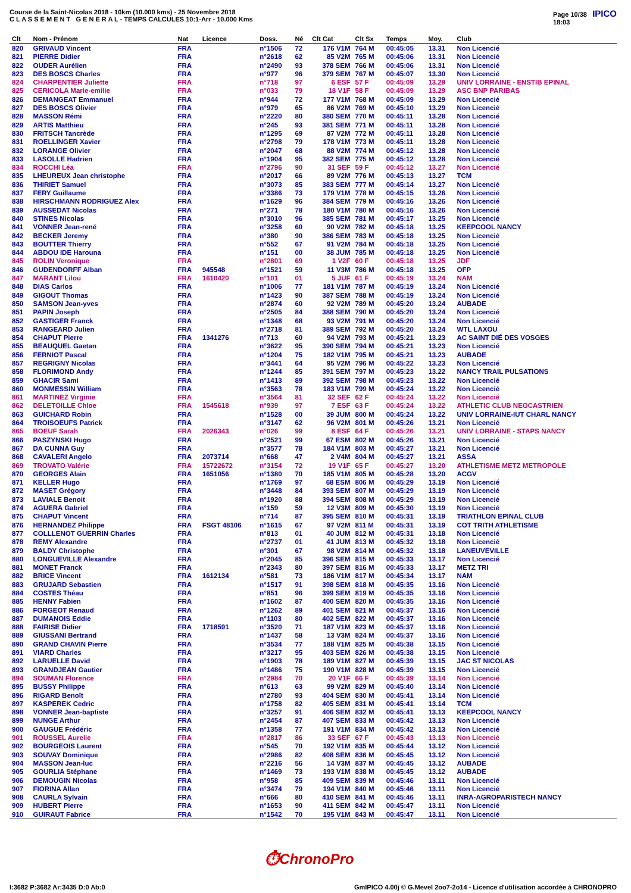Course de la Saint-Nicolas 2018 - 10km (10.000 kms) - 25 Novembre 2018
C L A S S E M E N T G E N E R A L - TEMPS CALCULES 10:1-Arr - 10.000 Kms
Page 10/38 IPICO
18:03
| Clt | Nom - Prénom | Nat | Licence | Doss. | Né | Clt Cat | Clt Sx | Temps | Moy. | Club |
| --- | --- | --- | --- | --- | --- | --- | --- | --- | --- | --- |
| 820 | GRIVAUD Vincent | FRA | | n°1506 | 72 | 176 V1M | 764 M | 00:45:05 | 13.31 | Non Licencié |
| 821 | PIERRE Didier | FRA | | n°2618 | 62 | 85 V2M | 765 M | 00:45:06 | 13.31 | Non Licencié |
| 822 | OUDER Aurélien | FRA | | n°2490 | 93 | 378 SEM | 766 M | 00:45:06 | 13.31 | Non Licencié |
| 823 | DES BOSCS Charles | FRA | | n°977 | 96 | 379 SEM | 767 M | 00:45:07 | 13.30 | Non Licencié |
| 824 | CHARPENTIER Juliette | FRA | | n°718 | 97 | 6 ESF | 57 F | 00:45:09 | 13.29 | UNIV LORRAINE - ENSTIB EPINAL |
| 825 | CERICOLA Marie-emilie | FRA | | n°033 | 79 | 18 V1F | 58 F | 00:45:09 | 13.29 | ASC BNP PARIBAS |
| 826 | DEMANGEAT Emmanuel | FRA | | n°944 | 72 | 177 V1M | 768 M | 00:45:09 | 13.29 | Non Licencié |
| 827 | DES BOSCS Olivier | FRA | | n°979 | 65 | 86 V2M | 769 M | 00:45:10 | 13.29 | Non Licencié |
| 828 | MASSON Rémi | FRA | | n°2220 | 80 | 380 SEM | 770 M | 00:45:11 | 13.28 | Non Licencié |
| 829 | ARTIS Matthieu | FRA | | n°245 | 93 | 381 SEM | 771 M | 00:45:11 | 13.28 | Non Licencié |
| 830 | FRITSCH Tancrède | FRA | | n°1295 | 69 | 87 V2M | 772 M | 00:45:11 | 13.28 | Non Licencié |
| 831 | ROELLINGER Xavier | FRA | | n°2798 | 79 | 178 V1M | 773 M | 00:45:11 | 13.28 | Non Licencié |
| 832 | LORANGE Olivier | FRA | | n°2047 | 68 | 88 V2M | 774 M | 00:45:12 | 13.28 | Non Licencié |
| 833 | LASOLLE Hadrien | FRA | | n°1904 | 95 | 382 SEM | 775 M | 00:45:12 | 13.28 | Non Licencié |
| 834 | ROCCHI Léa | FRA | | n°2796 | 90 | 31 SEF | 59 F | 00:45:12 | 13.27 | Non Licencié |
| 835 | LHEUREUX Jean christophe | FRA | | n°2017 | 66 | 89 V2M | 776 M | 00:45:13 | 13.27 | TCM |
| 836 | THIRIET Samuel | FRA | | n°3073 | 85 | 383 SEM | 777 M | 00:45:14 | 13.27 | Non Licencié |
| 837 | FERY Guillaume | FRA | | n°3386 | 73 | 179 V1M | 778 M | 00:45:15 | 13.26 | Non Licencié |
| 838 | HIRSCHMANN RODRIGUEZ Alex | FRA | | n°1629 | 96 | 384 SEM | 779 M | 00:45:16 | 13.26 | Non Licencié |
| 839 | AUSSEDAT Nicolas | FRA | | n°271 | 78 | 180 V1M | 780 M | 00:45:16 | 13.26 | Non Licencié |
| 840 | STINES Nicolas | FRA | | n°3010 | 96 | 385 SEM | 781 M | 00:45:17 | 13.25 | Non Licencié |
| 841 | VONNER Jean-rené | FRA | | n°3258 | 60 | 90 V2M | 782 M | 00:45:18 | 13.25 | KEEPCOOL NANCY |
| 842 | BECKER Jeremy | FRA | | n°380 | 90 | 386 SEM | 783 M | 00:45:18 | 13.25 | Non Licencié |
| 843 | BOUTTER Thierry | FRA | | n°552 | 67 | 91 V2M | 784 M | 00:45:18 | 13.25 | Non Licencié |
| 844 | ABDOU IDE Harouna | FRA | | n°151 | 00 | 38 JUM | 785 M | 00:45:18 | 13.25 | Non Licencié |
| 845 | ROLIN Veronique | FRA | | n°2801 | 69 | 1 V2F | 60 F | 00:45:18 | 13.25 | JDF |
| 846 | GUDENDORFF Alban | FRA | 945548 | n°1521 | 59 | 11 V3M | 786 M | 00:45:18 | 13.25 | OFP |
| 847 | MARANT Lilou | FRA | 1610420 | n°101 | 01 | 5 JUF | 61 F | 00:45:19 | 13.24 | NAM |
| 848 | DIAS Carlos | FRA | | n°1006 | 77 | 181 V1M | 787 M | 00:45:19 | 13.24 | Non Licencié |
| 849 | GIGOUT Thomas | FRA | | n°1423 | 90 | 387 SEM | 788 M | 00:45:19 | 13.24 | Non Licencié |
| 850 | SAMSON Jean-yves | FRA | | n°2874 | 60 | 92 V2M | 789 M | 00:45:20 | 13.24 | AUBADE |
| 851 | PAPIN Joseph | FRA | | n°2505 | 84 | 388 SEM | 790 M | 00:45:20 | 13.24 | Non Licencié |
| 852 | GASTIGER Franck | FRA | | n°1348 | 68 | 93 V2M | 791 M | 00:45:20 | 13.24 | Non Licencié |
| 853 | RANGEARD Julien | FRA | | n°2718 | 81 | 389 SEM | 792 M | 00:45:20 | 13.24 | WTL LAXOU |
| 854 | CHAPUT Pierre | FRA | 1341276 | n°713 | 60 | 94 V2M | 793 M | 00:45:21 | 13.23 | AC SAINT DIÉ DES VOSGES |
| 855 | BEAUQUEL Gaetan | FRA | | n°3622 | 95 | 390 SEM | 794 M | 00:45:21 | 13.23 | Non Licencié |
| 856 | FERNIOT Pascal | FRA | | n°1204 | 75 | 182 V1M | 795 M | 00:45:21 | 13.23 | AUBADE |
| 857 | REGRIGNY Nicolas | FRA | | n°3441 | 64 | 95 V2M | 796 M | 00:45:22 | 13.23 | Non Licencié |
| 858 | FLORIMOND Andy | FRA | | n°1244 | 85 | 391 SEM | 797 M | 00:45:23 | 13.22 | NANCY TRAIL PULSATIONS |
| 859 | GHACIR Sami | FRA | | n°1413 | 89 | 392 SEM | 798 M | 00:45:23 | 13.22 | Non Licencié |
| 860 | MONMESSIN William | FRA | | n°3563 | 78 | 183 V1M | 799 M | 00:45:24 | 13.22 | Non Licencié |
| 861 | MARTINEZ Virginie | FRA | | n°3564 | 81 | 32 SEF | 62 F | 00:45:24 | 13.22 | Non Licencié |
| 862 | DELETOILLE Chloe | FRA | 1545618 | n°939 | 97 | 7 ESF | 63 F | 00:45:24 | 13.22 | ATHLETIC CLUB NEOCASTRIEN |
| 863 | GUICHARD Robin | FRA | | n°1528 | 00 | 39 JUM | 800 M | 00:45:24 | 13.22 | UNIV LORRAINE-IUT CHARL NANCY |
| 864 | TROISOEUFS Patrick | FRA | | n°3147 | 62 | 96 V2M | 801 M | 00:45:26 | 13.21 | Non Licencié |
| 865 | BOEUF Sarah | FRA | 2026343 | n°026 | 99 | 8 ESF | 64 F | 00:45:26 | 13.21 | UNIV LORRAINE - STAPS NANCY |
| 866 | PASZYNSKI Hugo | FRA | | n°2521 | 99 | 67 ESM | 802 M | 00:45:26 | 13.21 | Non Licencié |
| 867 | DA CUNNA Guy | FRA | | n°3577 | 78 | 184 V1M | 803 M | 00:45:27 | 13.21 | Non Licencié |
| 868 | CAVALERI Angelo | FRA | 2073714 | n°668 | 47 | 2 V4M | 804 M | 00:45:27 | 13.21 | ASSA |
| 869 | TROVATO Valérie | FRA | 15722672 | n°3154 | 72 | 19 V1F | 65 F | 00:45:27 | 13.20 | ATHLETISME METZ METROPOLE |
| 870 | GEORGES Alain | FRA | 1651056 | n°1380 | 70 | 185 V1M | 805 M | 00:45:28 | 13.20 | ACGV |
| 871 | KELLER Hugo | FRA | | n°1769 | 97 | 68 ESM | 806 M | 00:45:29 | 13.19 | Non Licencié |
| 872 | MASET Grégory | FRA | | n°3448 | 84 | 393 SEM | 807 M | 00:45:29 | 13.19 | Non Licencié |
| 873 | LAVIALE Benoit | FRA | | n°1920 | 88 | 394 SEM | 808 M | 00:45:29 | 13.19 | Non Licencié |
| 874 | AGUERA Gabriel | FRA | | n°159 | 59 | 12 V3M | 809 M | 00:45:30 | 13.19 | Non Licencié |
| 875 | CHAPUT Vincent | FRA | | n°714 | 87 | 395 SEM | 810 M | 00:45:31 | 13.19 | TRIATHLON EPINAL CLUB |
| 876 | HERNANDEZ Philippe | FRA | FSGT 48106 | n°1615 | 67 | 97 V2M | 811 M | 00:45:31 | 13.19 | COT TRITH ATHLETISME |
| 877 | COLLLENOT GUERRIN Charles | FRA | | n°813 | 01 | 40 JUM | 812 M | 00:45:31 | 13.18 | Non Licencié |
| 878 | REMY Alexandre | FRA | | n°2737 | 01 | 41 JUM | 813 M | 00:45:32 | 13.18 | Non Licencié |
| 879 | BALDY Christophe | FRA | | n°301 | 67 | 98 V2M | 814 M | 00:45:32 | 13.18 | LANEUVEVILLE |
| 880 | LONGUEVILLE Alexandre | FRA | | n°2045 | 85 | 396 SEM | 815 M | 00:45:33 | 13.17 | Non Licencié |
| 881 | MONET Franck | FRA | | n°2343 | 80 | 397 SEM | 816 M | 00:45:33 | 13.17 | METZ TRI |
| 882 | BRICE Vincent | FRA | 1612134 | n°581 | 73 | 186 V1M | 817 M | 00:45:34 | 13.17 | NAM |
| 883 | GRUJARD Sebastien | FRA | | n°1517 | 91 | 398 SEM | 818 M | 00:45:35 | 13.16 | Non Licencié |
| 884 | COSTES Théau | FRA | | n°851 | 96 | 399 SEM | 819 M | 00:45:35 | 13.16 | Non Licencié |
| 885 | HENNY Fabien | FRA | | n°1602 | 87 | 400 SEM | 820 M | 00:45:35 | 13.16 | Non Licencié |
| 886 | FORGEOT Renaud | FRA | | n°1262 | 89 | 401 SEM | 821 M | 00:45:37 | 13.16 | Non Licencié |
| 887 | DUMANOIS Eddie | FRA | | n°1103 | 80 | 402 SEM | 822 M | 00:45:37 | 13.16 | Non Licencié |
| 888 | FAIRISE Didier | FRA | 1718591 | n°3520 | 71 | 187 V1M | 823 M | 00:45:37 | 13.16 | Non Licencié |
| 889 | GIUSSANI Bertrand | FRA | | n°1437 | 58 | 13 V3M | 824 M | 00:45:37 | 13.16 | Non Licencié |
| 890 | GRAND CHAVIN Pierre | FRA | | n°3534 | 77 | 188 V1M | 825 M | 00:45:38 | 13.15 | Non Licencié |
| 891 | VIARD Charles | FRA | | n°3217 | 95 | 403 SEM | 826 M | 00:45:38 | 13.15 | Non Licencié |
| 892 | LARUELLE David | FRA | | n°1903 | 78 | 189 V1M | 827 M | 00:45:39 | 13.15 | JAC ST NICOLAS |
| 893 | GRANDJEAN Gautier | FRA | | n°1486 | 75 | 190 V1M | 828 M | 00:45:39 | 13.15 | Non Licencié |
| 894 | SOUMAN Florence | FRA | | n°2984 | 70 | 20 V1F | 66 F | 00:45:39 | 13.14 | Non Licencié |
| 895 | BUSSY Philippe | FRA | | n°613 | 63 | 99 V2M | 829 M | 00:45:40 | 13.14 | Non Licencié |
| 896 | RIGARD Benoît | FRA | | n°2780 | 93 | 404 SEM | 830 M | 00:45:41 | 13.14 | Non Licencié |
| 897 | KASPEREK Cedric | FRA | | n°1758 | 82 | 405 SEM | 831 M | 00:45:41 | 13.14 | TCM |
| 898 | VONNER Jean-baptiste | FRA | | n°3257 | 91 | 406 SEM | 832 M | 00:45:41 | 13.13 | KEEPCOOL NANCY |
| 899 | NUNGE Arthur | FRA | | n°2454 | 87 | 407 SEM | 833 M | 00:45:42 | 13.13 | Non Licencié |
| 900 | GAUGUE Frédéric | FRA | | n°1358 | 77 | 191 V1M | 834 M | 00:45:42 | 13.13 | Non Licencié |
| 901 | ROUSSEL Aurelie | FRA | | n°2817 | 86 | 33 SEF | 67 F | 00:45:43 | 13.13 | Non Licencié |
| 902 | BOURGEOIS Laurent | FRA | | n°545 | 70 | 192 V1M | 835 M | 00:45:44 | 13.12 | Non Licencié |
| 903 | SOUVAY Dominique | FRA | | n°2986 | 82 | 408 SEM | 836 M | 00:45:45 | 13.12 | Non Licencié |
| 904 | MASSON Jean-luc | FRA | | n°2216 | 56 | 14 V3M | 837 M | 00:45:45 | 13.12 | AUBADE |
| 905 | GOURLIA Stéphane | FRA | | n°1469 | 73 | 193 V1M | 838 M | 00:45:45 | 13.12 | AUBADE |
| 906 | DEMOUGIN Nicolas | FRA | | n°958 | 85 | 409 SEM | 839 M | 00:45:46 | 13.11 | Non Licencié |
| 907 | FIORINA Allan | FRA | | n°3474 | 79 | 194 V1M | 840 M | 00:45:46 | 13.11 | Non Licencié |
| 908 | CAURLA Sylvain | FRA | | n°666 | 80 | 410 SEM | 841 M | 00:45:46 | 13.11 | INRA-AGROPARISTECH NANCY |
| 909 | HUBERT Pierre | FRA | | n°1653 | 90 | 411 SEM | 842 M | 00:45:47 | 13.11 | Non Licencié |
| 910 | GUIRAUT Fabrice | FRA | | n°1542 | 70 | 195 V1M | 843 M | 00:45:47 | 13.11 | Non Licencié |
⏱ChronoPro
I:3682 P:3682 Ar:3435 D:0 Ab:0 GmIPICO 4.00j © G.Mevel 2oo7-2o14 - Licence d'utilisation accordée à CHRONOPRO